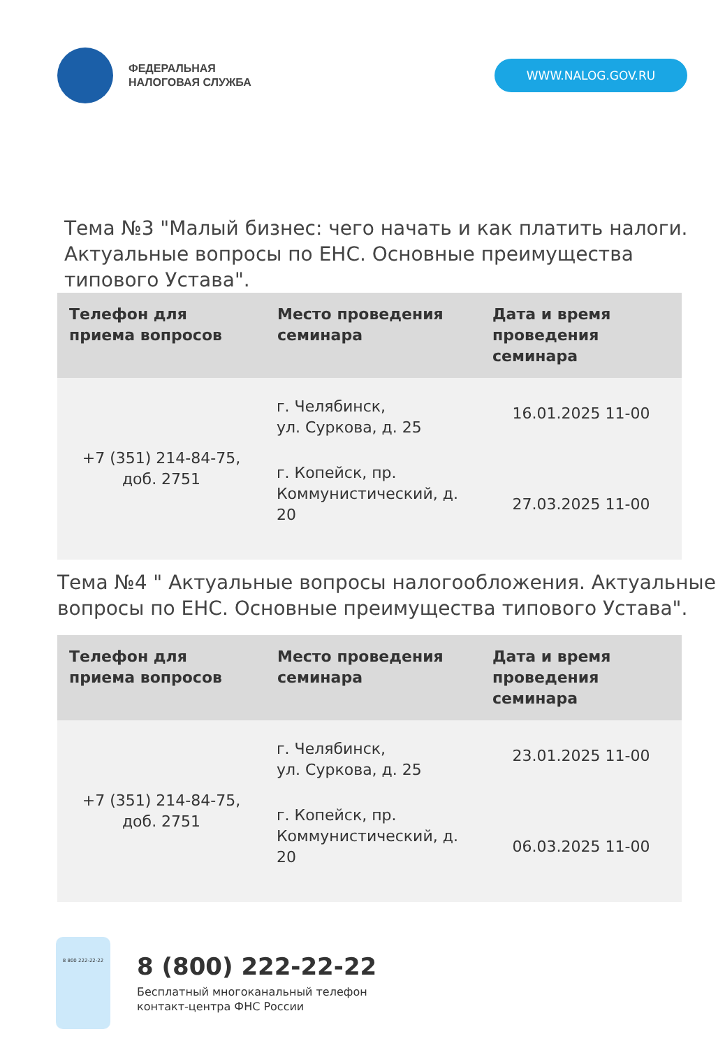ФЕДЕРАЛЬНАЯ
НАЛОГОВАЯ СЛУЖБА
WWW.NALOG.GOV.RU
Тема №3 "Малый бизнес: чего начать и как платить налоги. Актуальные вопросы по ЕНС. Основные преимущества типового Устава".
| Телефон для приема вопросов | Место проведения семинара | Дата и время проведения семинара |
| --- | --- | --- |
| +7 (351) 214-84-75, доб. 2751 | г. Челябинск, ул. Суркова, д. 25 | 16.01.2025 11-00 |
| | г. Копейск, пр. Коммунистический, д. 20 | 27.03.2025 11-00 |
Тема №4 " Актуальные вопросы налогообложения. Актуальные вопросы по ЕНС. Основные преимущества типового Устава".
| Телефон для приема вопросов | Место проведения семинара | Дата и время проведения семинара |
| --- | --- | --- |
| +7 (351) 214-84-75, доб. 2751 | г. Челябинск, ул. Суркова, д. 25 | 23.01.2025 11-00 |
| | г. Копейск, пр. Коммунистический, д. 20 | 06.03.2025 11-00 |
8 800 222-22-22
8 (800) 222-22-22
Бесплатный многоканальный телефон
контакт-центра ФНС России